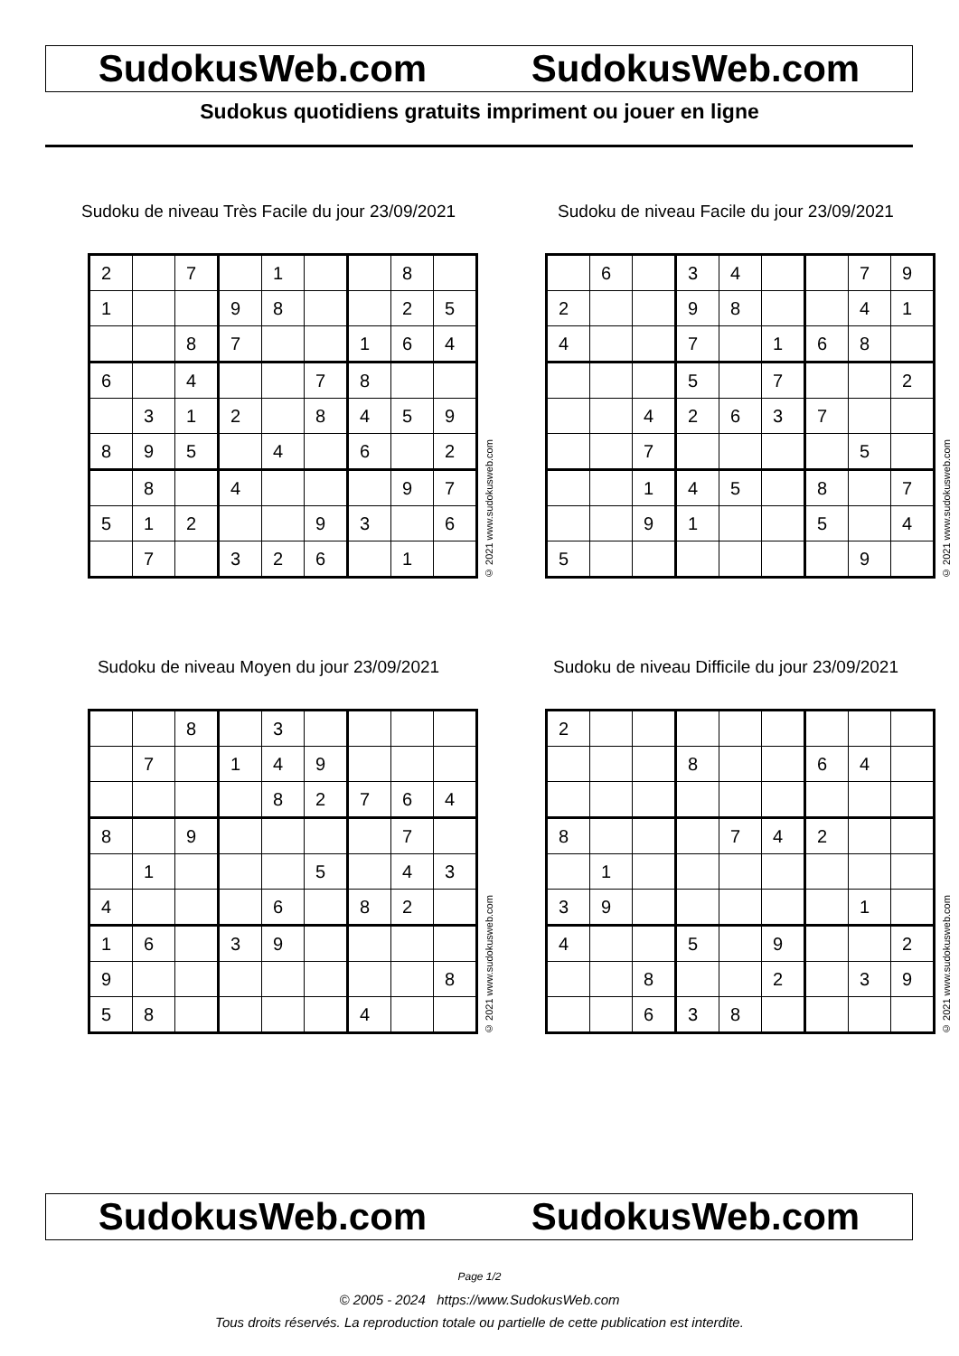SudokusWeb.com SudokusWeb.com
Sudokus quotidiens gratuits impriment ou jouer en ligne
Sudoku de niveau Très Facile du jour 23/09/2021
| 2 | | 7 | | 1 | | | 8 | |
| 1 | | | 9 | 8 | | | 2 | 5 |
| | | 8 | 7 | | | 1 | 6 | 4 |
| 6 | | 4 | | | 7 | 8 | | |
| | 3 | 1 | 2 | | 8 | 4 | 5 | 9 |
| 8 | 9 | 5 | | 4 | | 6 | | 2 |
| | 8 | | 4 | | | | 9 | 7 |
| 5 | 1 | 2 | | | 9 | 3 | | 6 |
| | 7 | | 3 | 2 | 6 | | 1 | |
© 2021 www.sudokusweb.com
Sudoku de niveau Facile du jour 23/09/2021
| | 6 | | 3 | 4 | | | 7 | 9 |
| 2 | | | 9 | 8 | | | 4 | 1 |
| 4 | | | 7 | | 1 | 6 | 8 | |
| | | | 5 | | 7 | | | 2 |
| | | 4 | 2 | 6 | 3 | 7 | | |
| | | 7 | | | | | 5 | |
| | | 1 | 4 | 5 | | 8 | | 7 |
| | | 9 | 1 | | | 5 | | 4 |
| 5 | | | | | | | 9 | |
© 2021 www.sudokusweb.com
Sudoku de niveau Moyen du jour 23/09/2021
| | | 8 | | 3 | | | | |
| | 7 | | 1 | 4 | 9 | | | |
| | | | | 8 | 2 | 7 | 6 | 4 |
| 8 | | 9 | | | | | 7 | |
| | 1 | | | | 5 | | 4 | 3 |
| 4 | | | | 6 | | 8 | 2 | |
| 1 | 6 | | 3 | 9 | | | | |
| 9 | | | | | | | | 8 |
| 5 | 8 | | | | | 4 | | |
© 2021 www.sudokusweb.com
Sudoku de niveau Difficile du jour 23/09/2021
| 2 | | | | | | | | |
| | | | 8 | | | 6 | 4 | |
| 8 | | | | 7 | 4 | 2 | | |
| | 1 | | | | | | | |
| 3 | 9 | | | | | | 1 | |
| 4 | | | 5 | | 9 | | | 2 |
| | | 8 | | | 2 | | 3 | 9 |
| | | 6 | 3 | 8 | | | | |
© 2021 www.sudokusweb.com
SudokusWeb.com SudokusWeb.com
Page 1/2
© 2005 - 2024 https://www.SudokusWeb.com
Tous droits réservés. La reproduction totale ou partielle de cette publication est interdite.